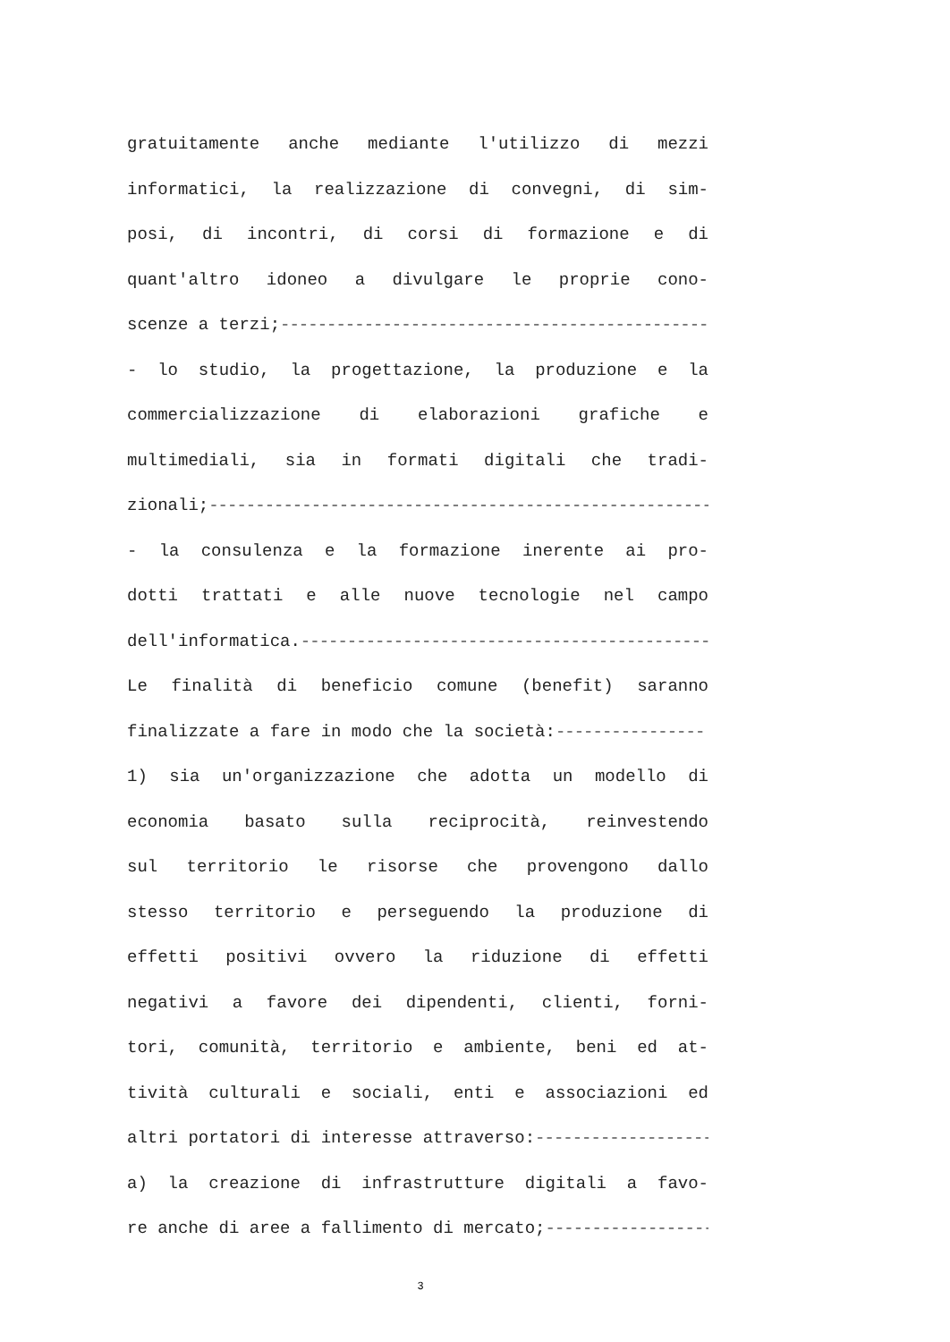gratuitamente anche mediante l'utilizzo di mezzi
informatici, la realizzazione di convegni, di sim-
posi, di incontri, di corsi di formazione e di
quant'altro idoneo a divulgare le proprie cono-
scenze a terzi;------------------------------------------------------------------
- lo studio, la progettazione, la produzione e la
commercializzazione di elaborazioni grafiche e
multimediali, sia in formati digitali che tradi-
zionali;------------------------------------------------------------------------------
- la consulenza e la formazione inerente ai pro-
dotti trattati e alle nuove tecnologie nel campo
dell'informatica.---------------------------------------------------------------
Le finalità di beneficio comune (benefit) saranno
finalizzate a fare in modo che la società:----------------
1) sia un'organizzazione che adotta un modello di
economia basato sulla reciprocità, reinvestendo
sul territorio le risorse che provengono dallo
stesso territorio e perseguendo la produzione di
effetti positivi ovvero la riduzione di effetti
negativi a favore dei dipendenti, clienti, forni-
tori, comunità, territorio e ambiente, beni ed at-
tività culturali e sociali, enti e associazioni ed
altri portatori di interesse attraverso:----------------------
a) la creazione di infrastrutture digitali a favo-
re anche di aree a fallimento di mercato;-------------------
3